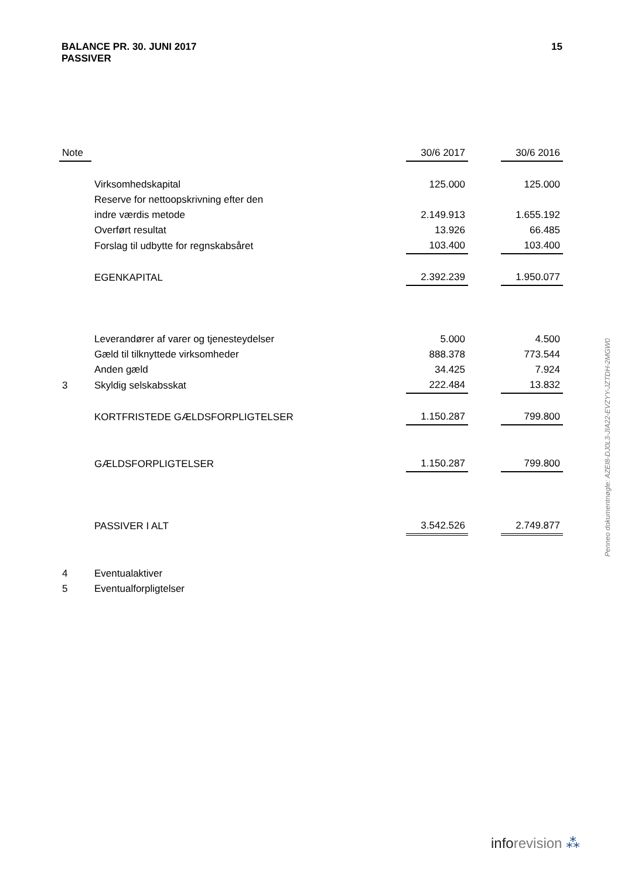BALANCE PR. 30. JUNI 2017
PASSIVER
15
| Note | | 30/6 2017 | | 30/6 2016 |
| --- | --- | --- | --- | --- |
| | Virksomhedskapital | 125.000 | | 125.000 |
| | Reserve for nettoopskrivning efter den | | | |
| | indre værdis metode | 2.149.913 | | 1.655.192 |
| | Overført resultat | 13.926 | | 66.485 |
| | Forslag til udbytte for regnskabsåret | 103.400 | | 103.400 |
| | EGENKAPITAL | 2.392.239 | | 1.950.077 |
| | Leverandører af varer og tjenesteydelser | 5.000 | | 4.500 |
| | Gæld til tilknyttede virksomheder | 888.378 | | 773.544 |
| | Anden gæld | 34.425 | | 7.924 |
| 3 | Skyldig selskabsskat | 222.484 | | 13.832 |
| | KORTFRISTEDE GÆLDSFORPLIGTELSER | 1.150.287 | | 799.800 |
| | GÆLDSFORPLIGTELSER | 1.150.287 | | 799.800 |
| | PASSIVER I ALT | 3.542.526 | | 2.749.877 |
| 4 | Eventualaktiver | | | |
| 5 | Eventualforpligtelser | | | |
Penneo dokumentnøgle: AZEI8-DJ0L3-JIA22-EVZYY-JZTDH-2MGW0
inforevision ⁂